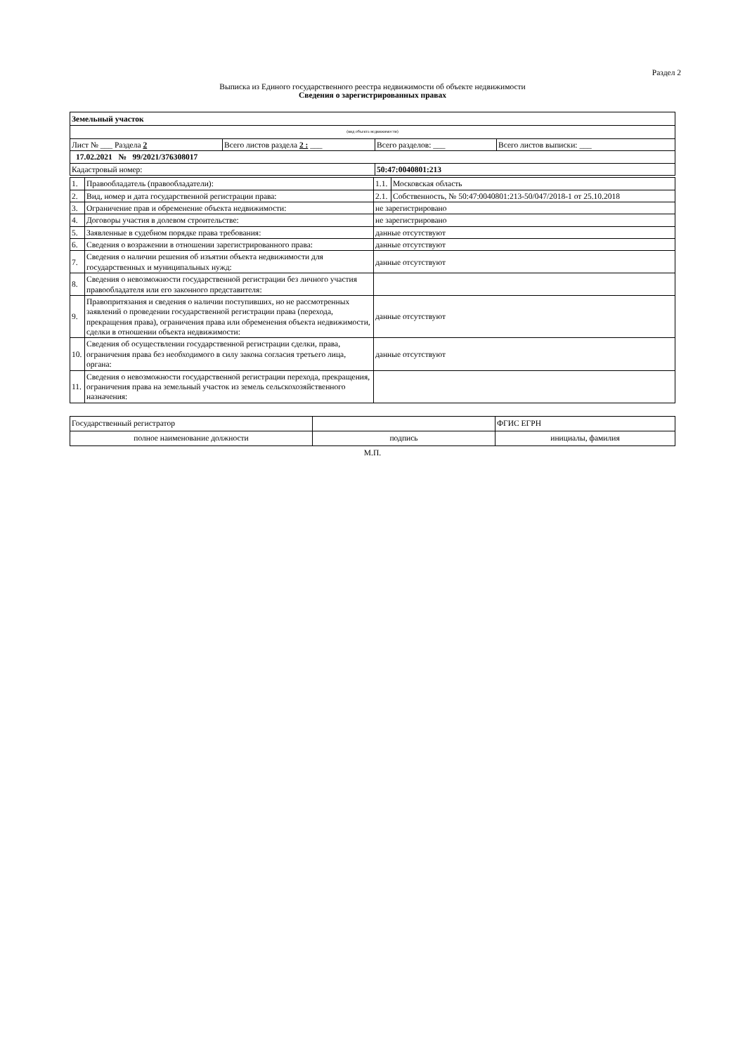Раздел 2
Выписка из Единого государственного реестра недвижимости об объекте недвижимости
Сведения о зарегистрированных правах
| Земельный участок | | | |
| (вид объекта недвижимости) | | | |
| Лист № ___ Раздела 2 | Всего листов раздела 2 : ___ | Всего разделов: ___ | Всего листов выписки: ___ |
| 17.02.2021 № 99/2021/376308017 | | | |
| Кадастровый номер: | | 50:47:0040801:213 | |
| 1. | Правообладатель (правообладатели): | 1.1. | Московская область |
| 2. | Вид, номер и дата государственной регистрации права: | 2.1. | Собственность, № 50:47:0040801:213-50/047/2018-1 от 25.10.2018 |
| 3. | Ограничение прав и обременение объекта недвижимости: | не зарегистрировано | |
| 4. | Договоры участия в долевом строительстве: | не зарегистрировано | |
| 5. | Заявленные в судебном порядке права требования: | данные отсутствуют | |
| 6. | Сведения о возражении в отношении зарегистрированного права: | данные отсутствуют | |
| 7. | Сведения о наличии решения об изъятии объекта недвижимости для государственных и муниципальных нужд: | данные отсутствуют | |
| 8. | Сведения о невозможности государственной регистрации без личного участия правообладателя или его законного представителя: | | |
| 9. | Правопритязания и сведения о наличии поступивших, но не рассмотренных заявлений о проведении государственной регистрации права (перехода, прекращения права), ограничения права или обременения объекта недвижимости, сделки в отношении объекта недвижимости: | данные отсутствуют | |
| 10. | Сведения об осуществлении государственной регистрации сделки, права, ограничения права без необходимого в силу закона согласия третьего лица, органа: | данные отсутствуют | |
| 11. | Сведения о невозможности государственной регистрации перехода, прекращения, ограничения права на земельный участок из земель сельскохозяйственного назначения: | | |
| Государственный регистратор | | ФГИС ЕГРН |
| полное наименование должности | подпись | инициалы, фамилия |
М.П.